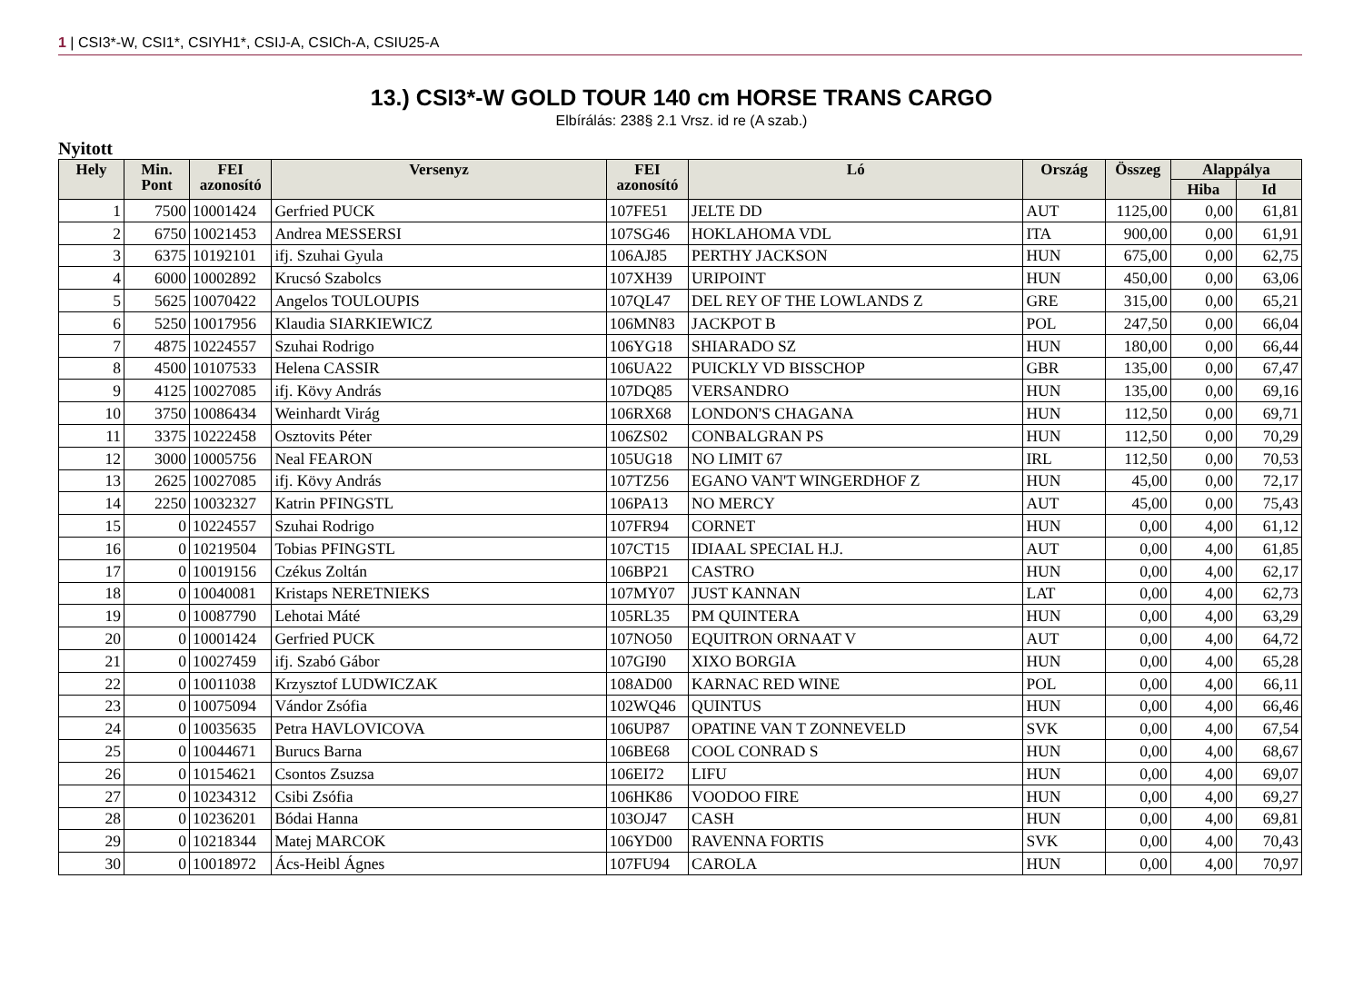1 | CSI3*-W, CSI1*, CSIYH1*, CSIJ-A, CSICh-A, CSIU25-A
13.) CSI3*-W GOLD TOUR 140 cm HORSE TRANS CARGO
Elbírálás: 238§ 2.1 Vrsz. id re (A szab.)
Nyitott
| Hely | Min. Pont | FEI azonosító | Versenyz | FEI azonosító | Ló | Ország | Összeg | Alappálya | |
| --- | --- | --- | --- | --- | --- | --- | --- | --- | --- |
| | | | | | | | | Hiba | Id |
| 1 | 7500 | 10001424 | Gerfried PUCK | 107FE51 | JELTE DD | AUT | 1125,00 | 0,00 | 61,81 |
| 2 | 6750 | 10021453 | Andrea MESSERSI | 107SG46 | HOKLAHOMA VDL | ITA | 900,00 | 0,00 | 61,91 |
| 3 | 6375 | 10192101 | ifj. Szuhai Gyula | 106AJ85 | PERTHY JACKSON | HUN | 675,00 | 0,00 | 62,75 |
| 4 | 6000 | 10002892 | Krucsó Szabolcs | 107XH39 | URIPOINT | HUN | 450,00 | 0,00 | 63,06 |
| 5 | 5625 | 10070422 | Angelos TOULOUPIS | 107QL47 | DEL REY OF THE LOWLANDS Z | GRE | 315,00 | 0,00 | 65,21 |
| 6 | 5250 | 10017956 | Klaudia SIARKIEWICZ | 106MN83 | JACKPOT B | POL | 247,50 | 0,00 | 66,04 |
| 7 | 4875 | 10224557 | Szuhai Rodrigo | 106YG18 | SHIARADO SZ | HUN | 180,00 | 0,00 | 66,44 |
| 8 | 4500 | 10107533 | Helena CASSIR | 106UA22 | PUICKLY VD BISSCHOP | GBR | 135,00 | 0,00 | 67,47 |
| 9 | 4125 | 10027085 | ifj. Kövy András | 107DQ85 | VERSANDRO | HUN | 135,00 | 0,00 | 69,16 |
| 10 | 3750 | 10086434 | Weinhardt Virág | 106RX68 | LONDON'S CHAGANA | HUN | 112,50 | 0,00 | 69,71 |
| 11 | 3375 | 10222458 | Osztovits Péter | 106ZS02 | CONBALGRAN PS | HUN | 112,50 | 0,00 | 70,29 |
| 12 | 3000 | 10005756 | Neal FEARON | 105UG18 | NO LIMIT 67 | IRL | 112,50 | 0,00 | 70,53 |
| 13 | 2625 | 10027085 | ifj. Kövy András | 107TZ56 | EGANO VAN'T WINGERDHOF Z | HUN | 45,00 | 0,00 | 72,17 |
| 14 | 2250 | 10032327 | Katrin PFINGSTL | 106PA13 | NO MERCY | AUT | 45,00 | 0,00 | 75,43 |
| 15 | 0 | 10224557 | Szuhai Rodrigo | 107FR94 | CORNET | HUN | 0,00 | 4,00 | 61,12 |
| 16 | 0 | 10219504 | Tobias PFINGSTL | 107CT15 | IDIAAL SPECIAL H.J. | AUT | 0,00 | 4,00 | 61,85 |
| 17 | 0 | 10019156 | Czékus Zoltán | 106BP21 | CASTRO | HUN | 0,00 | 4,00 | 62,17 |
| 18 | 0 | 10040081 | Kristaps NERETNIEKS | 107MY07 | JUST KANNAN | LAT | 0,00 | 4,00 | 62,73 |
| 19 | 0 | 10087790 | Lehotai Máté | 105RL35 | PM QUINTERA | HUN | 0,00 | 4,00 | 63,29 |
| 20 | 0 | 10001424 | Gerfried PUCK | 107NO50 | EQUITRON ORNAAT V | AUT | 0,00 | 4,00 | 64,72 |
| 21 | 0 | 10027459 | ifj. Szabó Gábor | 107GI90 | XIXO BORGIA | HUN | 0,00 | 4,00 | 65,28 |
| 22 | 0 | 10011038 | Krzysztof LUDWICZAK | 108AD00 | KARNAC RED WINE | POL | 0,00 | 4,00 | 66,11 |
| 23 | 0 | 10075094 | Vándor Zsófia | 102WQ46 | QUINTUS | HUN | 0,00 | 4,00 | 66,46 |
| 24 | 0 | 10035635 | Petra HAVLOVICOVA | 106UP87 | OPATINE VAN T ZONNEVELD | SVK | 0,00 | 4,00 | 67,54 |
| 25 | 0 | 10044671 | Burucs Barna | 106BE68 | COOL CONRAD S | HUN | 0,00 | 4,00 | 68,67 |
| 26 | 0 | 10154621 | Csontos Zsuzsa | 106EI72 | LIFU | HUN | 0,00 | 4,00 | 69,07 |
| 27 | 0 | 10234312 | Csibi Zsófia | 106HK86 | VOODOO FIRE | HUN | 0,00 | 4,00 | 69,27 |
| 28 | 0 | 10236201 | Bódai Hanna | 103OJ47 | CASH | HUN | 0,00 | 4,00 | 69,81 |
| 29 | 0 | 10218344 | Matej MARCOK | 106YD00 | RAVENNA FORTIS | SVK | 0,00 | 4,00 | 70,43 |
| 30 | 0 | 10018972 | Ács-Heibl Ágnes | 107FU94 | CAROLA | HUN | 0,00 | 4,00 | 70,97 |